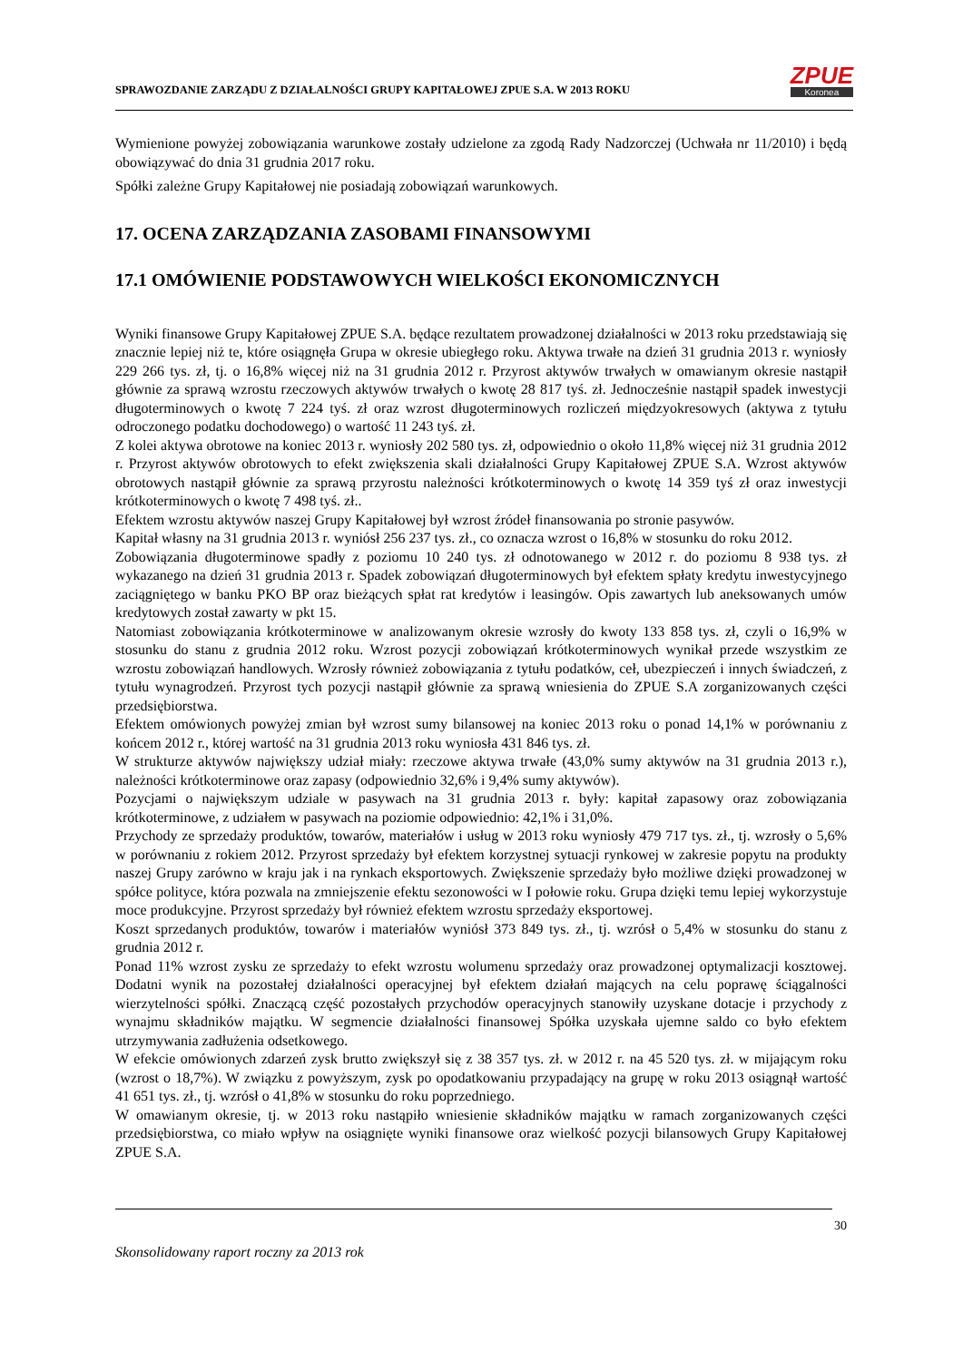SPRAWOZDANIE ZARZĄDU Z DZIAŁALNOŚCI GRUPY KAPITAŁOWEJ ZPUE S.A. W 2013 ROKU
ZPUE
Koronea
Wymienione powyżej zobowiązania warunkowe zostały udzielone za zgodą Rady Nadzorczej (Uchwała nr 11/2010) i będą obowiązywać do dnia 31 grudnia 2017 roku.
Spółki zależne Grupy Kapitałowej nie posiadają zobowiązań warunkowych.
17. OCENA ZARZĄDZANIA ZASOBAMI FINANSOWYMI
17.1 OMÓWIENIE PODSTAWOWYCH WIELKOŚCI EKONOMICZNYCH
Wyniki finansowe Grupy Kapitałowej ZPUE S.A. będące rezultatem prowadzonej działalności w 2013 roku przedstawiają się znacznie lepiej niż te, które osiągnęła Grupa w okresie ubiegłego roku. Aktywa trwałe na dzień 31 grudnia 2013 r. wyniosły 229 266 tys. zł, tj. o 16,8% więcej niż na 31 grudnia 2012 r. Przyrost aktywów trwałych w omawianym okresie nastąpił głównie za sprawą wzrostu rzeczowych aktywów trwałych o kwotę 28 817 tyś. zł. Jednocześnie nastąpił spadek inwestycji długoterminowych o kwotę 7 224 tyś. zł oraz wzrost długoterminowych rozliczeń międzyokresowych (aktywa z tytułu odroczonego podatku dochodowego) o wartość 11 243 tyś. zł.
Z kolei aktywa obrotowe na koniec 2013 r. wyniosły 202 580 tys. zł, odpowiednio o około 11,8% więcej niż 31 grudnia 2012 r. Przyrost aktywów obrotowych to efekt zwiększenia skali działalności Grupy Kapitałowej ZPUE S.A. Wzrost aktywów obrotowych nastąpił głównie za sprawą przyrostu należności krótkoterminowych o kwotę 14 359 tyś zł oraz inwestycji krótkoterminowych o kwotę 7 498 tyś. zł..
Efektem wzrostu aktywów naszej Grupy Kapitałowej był wzrost źródeł finansowania po stronie pasywów.
Kapitał własny na 31 grudnia 2013 r. wyniósł 256 237 tys. zł., co oznacza wzrost o 16,8% w stosunku do roku 2012.
Zobowiązania długoterminowe spadły z poziomu 10 240 tys. zł odnotowanego w 2012 r. do poziomu 8 938 tys. zł wykazanego na dzień 31 grudnia 2013 r. Spadek zobowiązań długoterminowych był efektem spłaty kredytu inwestycyjnego zaciągniętego w banku PKO BP oraz bieżących spłat rat kredytów i leasingów. Opis zawartych lub aneksowanych umów kredytowych został zawarty w pkt 15.
Natomiast zobowiązania krótkoterminowe w analizowanym okresie wzrosły do kwoty 133 858 tys. zł, czyli o 16,9% w stosunku do stanu z grudnia 2012 roku. Wzrost pozycji zobowiązań krótkoterminowych wynikał przede wszystkim ze wzrostu zobowiązań handlowych. Wzrosły również zobowiązania z tytułu podatków, ceł, ubezpieczeń i innych świadczeń, z tytułu wynagrodzeń. Przyrost tych pozycji nastąpił głównie za sprawą wniesienia do ZPUE S.A zorganizowanych części przedsiębiorstwa.
Efektem omówionych powyżej zmian był wzrost sumy bilansowej na koniec 2013 roku o ponad 14,1% w porównaniu z końcem 2012 r., której wartość na 31 grudnia 2013 roku wyniosła 431 846 tys. zł.
W strukturze aktywów największy udział miały: rzeczowe aktywa trwałe (43,0% sumy aktywów na 31 grudnia 2013 r.), należności krótkoterminowe oraz zapasy (odpowiednio 32,6% i 9,4% sumy aktywów).
Pozycjami o największym udziale w pasywach na 31 grudnia 2013 r. były: kapitał zapasowy oraz zobowiązania krótkoterminowe, z udziałem w pasywach na poziomie odpowiednio: 42,1% i 31,0%.
Przychody ze sprzedaży produktów, towarów, materiałów i usług w 2013 roku wyniosły 479 717 tys. zł., tj. wzrosły o 5,6% w porównaniu z rokiem 2012. Przyrost sprzedaży był efektem korzystnej sytuacji rynkowej w zakresie popytu na produkty naszej Grupy zarówno w kraju jak i na rynkach eksportowych. Zwiększenie sprzedaży było możliwe dzięki prowadzonej w spółce polityce, która pozwala na zmniejszenie efektu sezonowości w I połowie roku. Grupa dzięki temu lepiej wykorzystuje moce produkcyjne. Przyrost sprzedaży był również efektem wzrostu sprzedaży eksportowej.
Koszt sprzedanych produktów, towarów i materiałów wyniósł 373 849 tys. zł., tj. wzrósł o 5,4% w stosunku do stanu z grudnia 2012 r.
Ponad 11% wzrost zysku ze sprzedaży to efekt wzrostu wolumenu sprzedaży oraz prowadzonej optymalizacji kosztowej. Dodatni wynik na pozostałej działalności operacyjnej był efektem działań mających na celu poprawę ściągalności wierzytelności spółki. Znaczącą część pozostałych przychodów operacyjnych stanowiły uzyskane dotacje i przychody z wynajmu składników majątku. W segmencie działalności finansowej Spółka uzyskała ujemne saldo co było efektem utrzymywania zadłużenia odsetkowego.
W efekcie omówionych zdarzeń zysk brutto zwiększył się z 38 357 tys. zł. w 2012 r. na 45 520 tys. zł. w mijającym roku (wzrost o 18,7%). W związku z powyższym, zysk po opodatkowaniu przypadający na grupę w roku 2013 osiągnął wartość 41 651 tys. zł., tj. wzrósł o 41,8% w stosunku do roku poprzedniego.
W omawianym okresie, tj. w 2013 roku nastąpiło wniesienie składników majątku w ramach zorganizowanych części przedsiębiorstwa, co miało wpływ na osiągnięte wyniki finansowe oraz wielkość pozycji bilansowych Grupy Kapitałowej ZPUE S.A.
30
Skonsolidowany raport roczny za 2013 rok